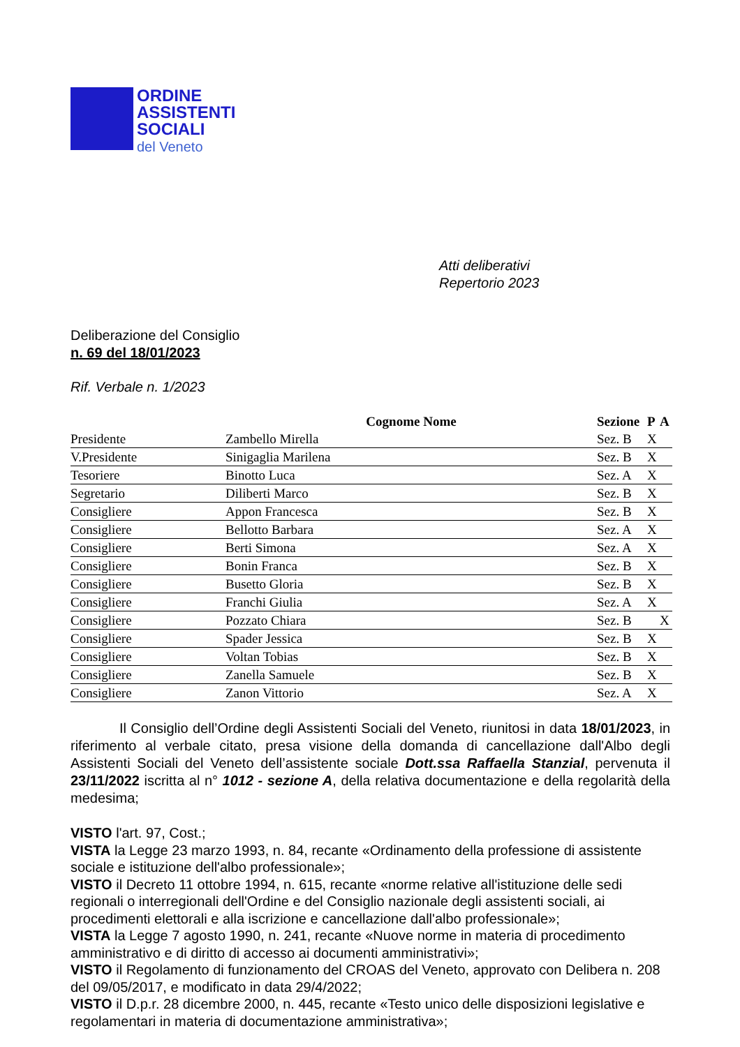ORDINE
ASSISTENTI
SOCIALI
del Veneto
Atti deliberativi
Repertorio 2023
Deliberazione del Consiglio
n. 69 del 18/01/2023
Rif. Verbale n. 1/2023
| | Cognome Nome | Sezione | P | A |
| --- | --- | --- | --- | --- |
| Presidente | Zambello Mirella | Sez. B | X | |
| V.Presidente | Sinigaglia Marilena | Sez. B | X | |
| Tesoriere | Binotto Luca | Sez. A | X | |
| Segretario | Diliberti Marco | Sez. B | X | |
| Consigliere | Appon Francesca | Sez. B | X | |
| Consigliere | Bellotto Barbara | Sez. A | X | |
| Consigliere | Berti Simona | Sez. A | X | |
| Consigliere | Bonin Franca | Sez. B | X | |
| Consigliere | Busetto Gloria | Sez. B | X | |
| Consigliere | Franchi Giulia | Sez. A | X | |
| Consigliere | Pozzato Chiara | Sez. B | | X |
| Consigliere | Spader Jessica | Sez. B | X | |
| Consigliere | Voltan Tobias | Sez. B | X | |
| Consigliere | Zanella Samuele | Sez. B | X | |
| Consigliere | Zanon Vittorio | Sez. A | X | |
Il Consiglio dell’Ordine degli Assistenti Sociali del Veneto, riunitosi in data 18/01/2023, in riferimento al verbale citato, presa visione della domanda di cancellazione dall'Albo degli Assistenti Sociali del Veneto dell’assistente sociale Dott.ssa Raffaella Stanzial, pervenuta il 23/11/2022 iscritta al n° 1012 - sezione A, della relativa documentazione e della regolarità della medesima;
VISTO l'art. 97, Cost.;
VISTA la Legge 23 marzo 1993, n. 84, recante «Ordinamento della professione di assistente sociale e istituzione dell'albo professionale»;
VISTO il Decreto 11 ottobre 1994, n. 615, recante «norme relative all'istituzione delle sedi regionali o interregionali dell'Ordine e del Consiglio nazionale degli assistenti sociali, ai procedimenti elettorali e alla iscrizione e cancellazione dall'albo professionale»;
VISTA la Legge 7 agosto 1990, n. 241, recante «Nuove norme in materia di procedimento amministrativo e di diritto di accesso ai documenti amministrativi»;
VISTO il Regolamento di funzionamento del CROAS del Veneto, approvato con Delibera n. 208 del 09/05/2017, e modificato in data 29/4/2022;
VISTO il D.p.r. 28 dicembre 2000, n. 445, recante «Testo unico delle disposizioni legislative e regolamentari in materia di documentazione amministrativa»;